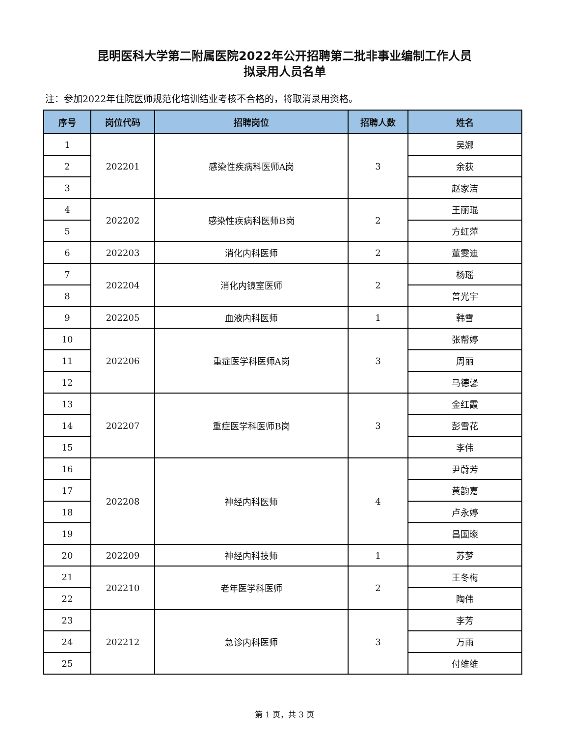昆明医科大学第二附属医院2022年公开招聘第二批非事业编制工作人员
拟录用人员名单
注：参加2022年住院医师规范化培训结业考核不合格的，将取消录用资格。
| 序号 | 岗位代码 | 招聘岗位 | 招聘人数 | 姓名 |
| --- | --- | --- | --- | --- |
| 1 | 202201 | 感染性疾病科医师A岗 | 3 | 吴娜 |
| 2 | | | | 余荻 |
| 3 | | | | 赵家洁 |
| 4 | 202202 | 感染性疾病科医师B岗 | 2 | 王丽琨 |
| 5 | | | | 方虹萍 |
| 6 | 202203 | 消化内科医师 | 2 | 董雯迪 |
| 7 | 202204 | 消化内镜室医师 | 2 | 杨瑶 |
| 8 | | | | 普光宇 |
| 9 | 202205 | 血液内科医师 | 1 | 韩雪 |
| 10 | 202206 | 重症医学科医师A岗 | 3 | 张帮婷 |
| 11 | | | | 周丽 |
| 12 | | | | 马德馨 |
| 13 | 202207 | 重症医学科医师B岗 | 3 | 金红霞 |
| 14 | | | | 彭雪花 |
| 15 | | | | 李伟 |
| 16 | 202208 | 神经内科医师 | 4 | 尹蔚芳 |
| 17 | | | | 黄韵嘉 |
| 18 | | | | 卢永婷 |
| 19 | | | | 昌国璨 |
| 20 | 202209 | 神经内科技师 | 1 | 苏梦 |
| 21 | 202210 | 老年医学科医师 | 2 | 王冬梅 |
| 22 | | | | 陶伟 |
| 23 | 202212 | 急诊内科医师 | 3 | 李芳 |
| 24 | | | | 万雨 |
| 25 | | | | 付维维 |
第 1 页，共 3 页